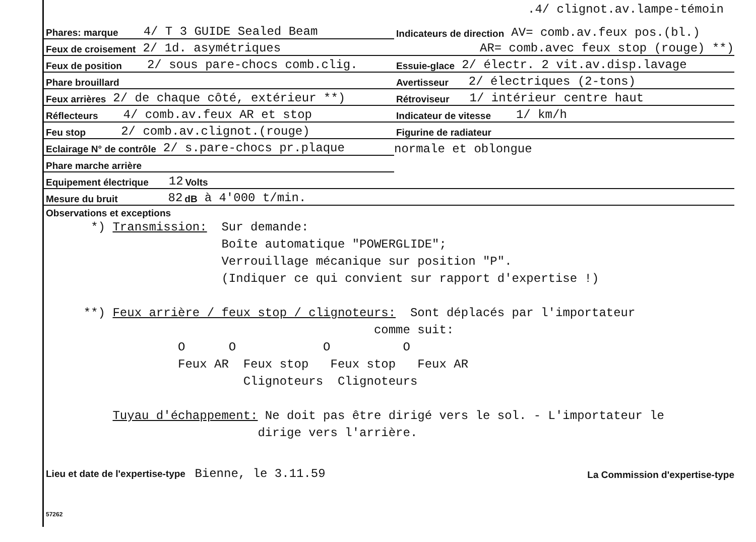.4/ clignot.av.lampe-témoin
Phares: marque 4/ T 3 GUIDE Sealed Beam
Indicateurs de direction AV= comb.av.feux pos.(bl.)
Feux de croisement 2/ 1d. asymétriques
AR= comb.avec feux stop (rouge) **)
Feux de position 2/ sous pare-chocs comb.clig.
Essuie-glace 2/ électr. 2 vit.av.disp.lavage
Phare brouillard
Avertisseur 2/ électriques (2-tons)
Feux arrières 2/ de chaque côté, extérieur **)
Rétroviseur 1/ intérieur centre haut
Réflecteurs 4/ comb.av.feux AR et stop
Indicateur de vitesse 1/ km/h
Feu stop 2/ comb.av.clignot.(rouge)
Figurine de radiateur
Eclairage N° de contrôle 2/ s.pare-chocs pr.plaque
normale et oblongue
Phare marche arrière
Equipement électrique 12 Volts
Mesure du bruit 82 dB à 4'000 t/min.
Observations et exceptions
*) Transmission: Sur demande: Boîte automatique "POWERGLIDE"; Verrouillage mécanique sur position "P". (Indiquer ce qui convient sur rapport d'expertise !) **) Feux arrière / feux stop / clignoteurs: Sont déplacés par l'importateur comme suit: O O O O Feux AR Feux stop Feux stop Feux AR Clignoteurs Clignoteurs Tuyau d'échappement: Ne doit pas être dirigé vers le sol. - L'importateur le dirige vers l'arrière.
Lieu et date de l'expertise-type Bienne, le 3.11.59
La Commission d'expertise-type
57262